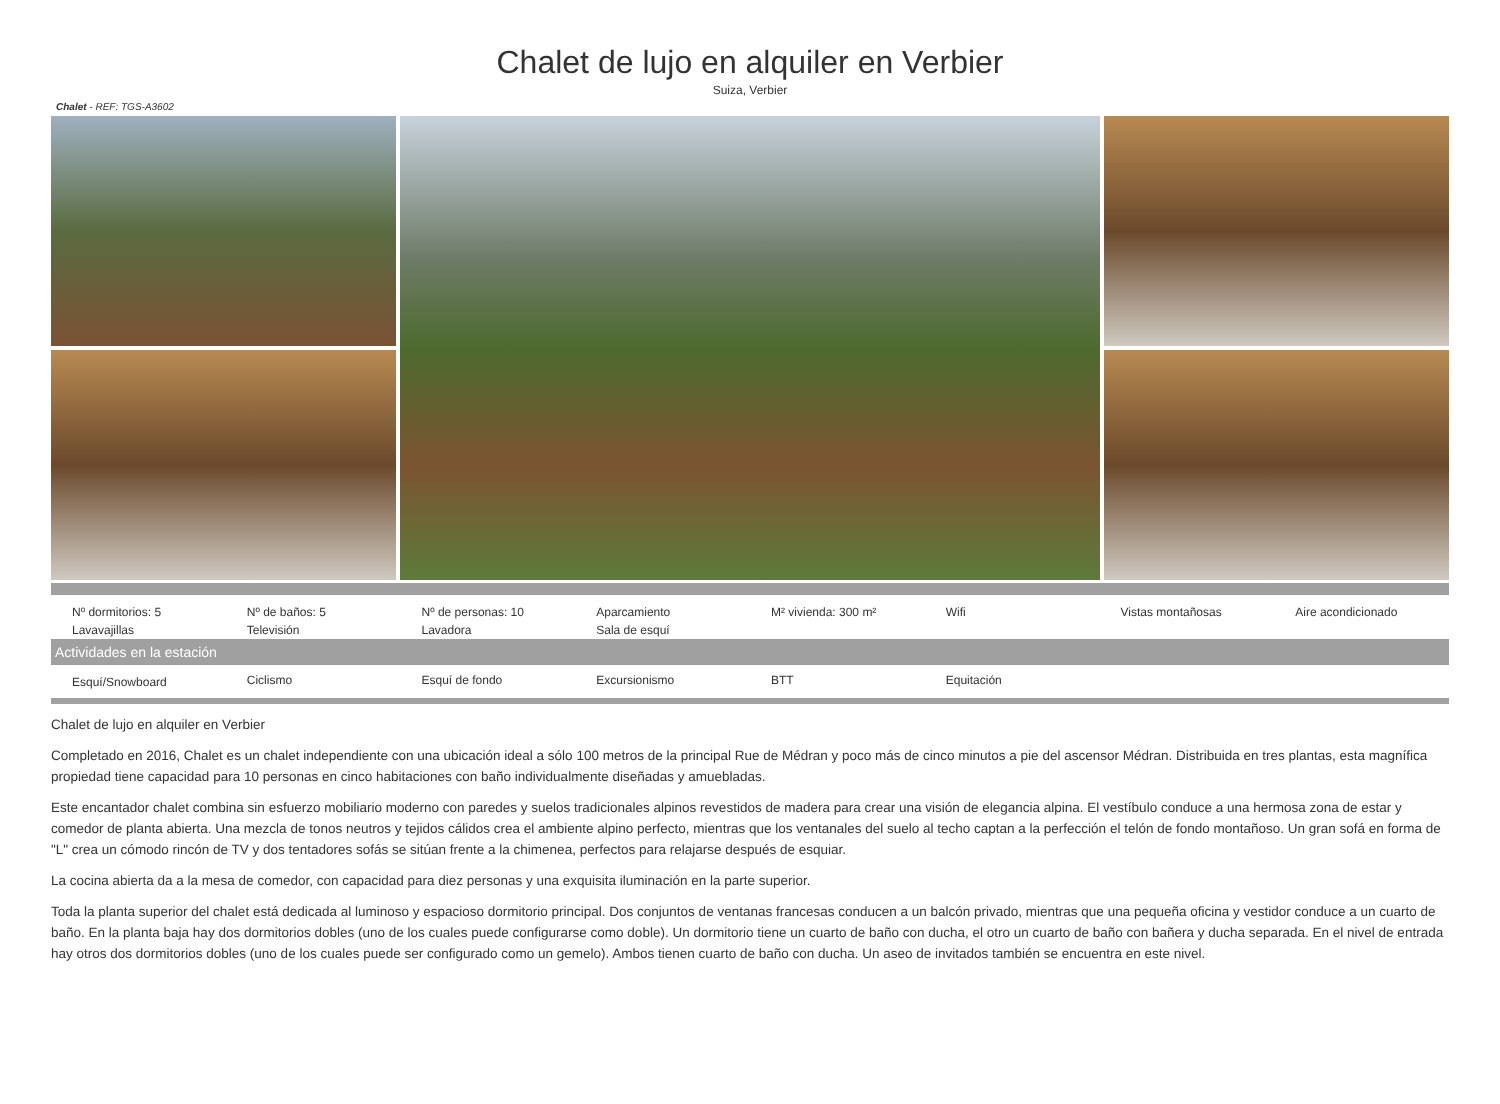Chalet de lujo en alquiler en Verbier
Suiza, Verbier
Chalet - REF: TGS-A3602
| Nº dormitorios: 5 | Nº de baños: 5 | Nº de personas: 10 | Aparcamiento | M² vivienda: 300 m² | Wifi | Vistas montañosas | Aire acondicionado |
| Lavavajillas | Televisión | Lavadora | Sala de esquí | | | | |
Actividades en la estación
| Esquí/Snowboard | Ciclismo | Esquí de fondo | Excursionismo | BTT | Equitación | | |
Chalet de lujo en alquiler en Verbier
Completado en 2016, Chalet es un chalet independiente con una ubicación ideal a sólo 100 metros de la principal Rue de Médran y poco más de cinco minutos a pie del ascensor Médran. Distribuida en tres plantas, esta magnífica propiedad tiene capacidad para 10 personas en cinco habitaciones con baño individualmente diseñadas y amuebladas.
Este encantador chalet combina sin esfuerzo mobiliario moderno con paredes y suelos tradicionales alpinos revestidos de madera para crear una visión de elegancia alpina. El vestíbulo conduce a una hermosa zona de estar y comedor de planta abierta. Una mezcla de tonos neutros y tejidos cálidos crea el ambiente alpino perfecto, mientras que los ventanales del suelo al techo captan a la perfección el telón de fondo montañoso. Un gran sofá en forma de "L" crea un cómodo rincón de TV y dos tentadores sofás se sitúan frente a la chimenea, perfectos para relajarse después de esquiar.
La cocina abierta da a la mesa de comedor, con capacidad para diez personas y una exquisita iluminación en la parte superior.
Toda la planta superior del chalet está dedicada al luminoso y espacioso dormitorio principal. Dos conjuntos de ventanas francesas conducen a un balcón privado, mientras que una pequeña oficina y vestidor conduce a un cuarto de baño. En la planta baja hay dos dormitorios dobles (uno de los cuales puede configurarse como doble). Un dormitorio tiene un cuarto de baño con ducha, el otro un cuarto de baño con bañera y ducha separada. En el nivel de entrada hay otros dos dormitorios dobles (uno de los cuales puede ser configurado como un gemelo). Ambos tienen cuarto de baño con ducha. Un aseo de invitados también se encuentra en este nivel.